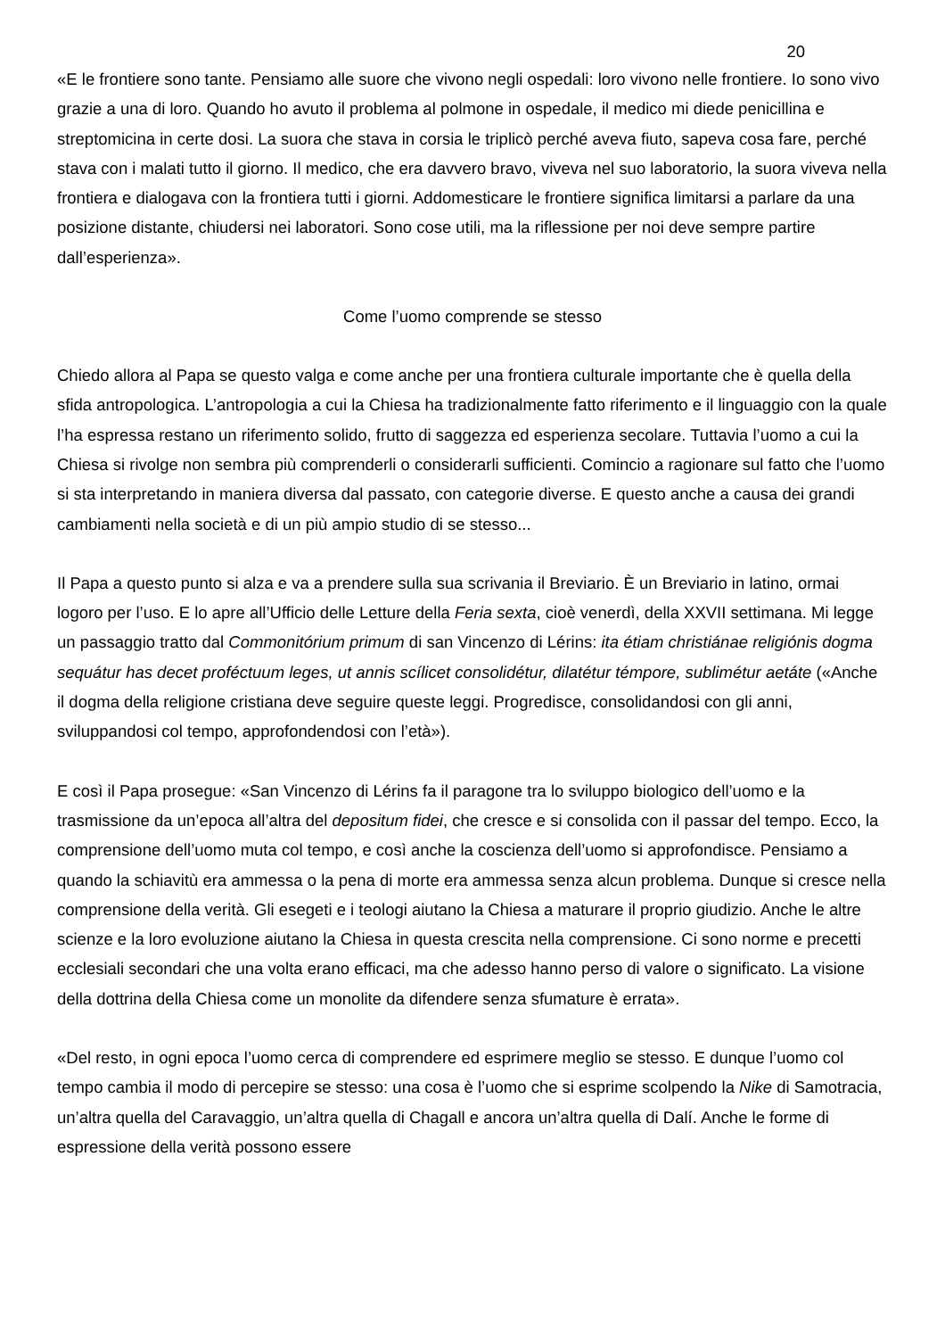20
«E le frontiere sono tante. Pensiamo alle suore che vivono negli ospedali: loro vivono nelle frontiere. Io sono vivo grazie a una di loro. Quando ho avuto il problema al polmone in ospedale, il medico mi diede penicillina e streptomicina in certe dosi. La suora che stava in corsia le triplicò perché aveva fiuto, sapeva cosa fare, perché stava con i malati tutto il giorno. Il medico, che era davvero bravo, viveva nel suo laboratorio, la suora viveva nella frontiera e dialogava con la frontiera tutti i giorni. Addomesticare le frontiere significa limitarsi a parlare da una posizione distante, chiudersi nei laboratori. Sono cose utili, ma la riflessione per noi deve sempre partire dall’esperienza».
Come l’uomo comprende se stesso
Chiedo allora al Papa se questo valga e come anche per una frontiera culturale importante che è quella della sfida antropologica. L’antropologia a cui la Chiesa ha tradizionalmente fatto riferimento e il linguaggio con la quale l’ha espressa restano un riferimento solido, frutto di saggezza ed esperienza secolare. Tuttavia l’uomo a cui la Chiesa si rivolge non sembra più comprenderli o considerarli sufficienti. Comincio a ragionare sul fatto che l’uomo si sta interpretando in maniera diversa dal passato, con categorie diverse. E questo anche a causa dei grandi cambiamenti nella società e di un più ampio studio di se stesso...
Il Papa a questo punto si alza e va a prendere sulla sua scrivania il Breviario. È un Breviario in latino, ormai logoro per l’uso. E lo apre all’Ufficio delle Letture della Feria sexta, cioè venerdì, della XXVII settimana. Mi legge un passaggio tratto dal Commonitórium primum di san Vincenzo di Lérins: ita étiam christiánae religiónis dogma sequátur has decet proféctuum leges, ut annis scílicet consolidétur, dilatétur témpore, sublimétur aetáte («Anche il dogma della religione cristiana deve seguire queste leggi. Progredisce, consolidandosi con gli anni, sviluppandosi col tempo, approfondendosi con l’età»).
E così il Papa prosegue: «San Vincenzo di Lérins fa il paragone tra lo sviluppo biologico dell’uomo e la trasmissione da un’epoca all’altra del depositum fidei, che cresce e si consolida con il passar del tempo. Ecco, la comprensione dell’uomo muta col tempo, e così anche la coscienza dell’uomo si approfondisce. Pensiamo a quando la schiavitù era ammessa o la pena di morte era ammessa senza alcun problema. Dunque si cresce nella comprensione della verità. Gli esegeti e i teologi aiutano la Chiesa a maturare il proprio giudizio. Anche le altre scienze e la loro evoluzione aiutano la Chiesa in questa crescita nella comprensione. Ci sono norme e precetti ecclesiali secondari che una volta erano efficaci, ma che adesso hanno perso di valore o significato. La visione della dottrina della Chiesa come un monolite da difendere senza sfumature è errata».
«Del resto, in ogni epoca l’uomo cerca di comprendere ed esprimere meglio se stesso. E dunque l’uomo col tempo cambia il modo di percepire se stesso: una cosa è l’uomo che si esprime scolpendo la Nike di Samotracia, un’altra quella del Caravaggio, un’altra quella di Chagall e ancora un’altra quella di Dalí. Anche le forme di espressione della verità possono essere